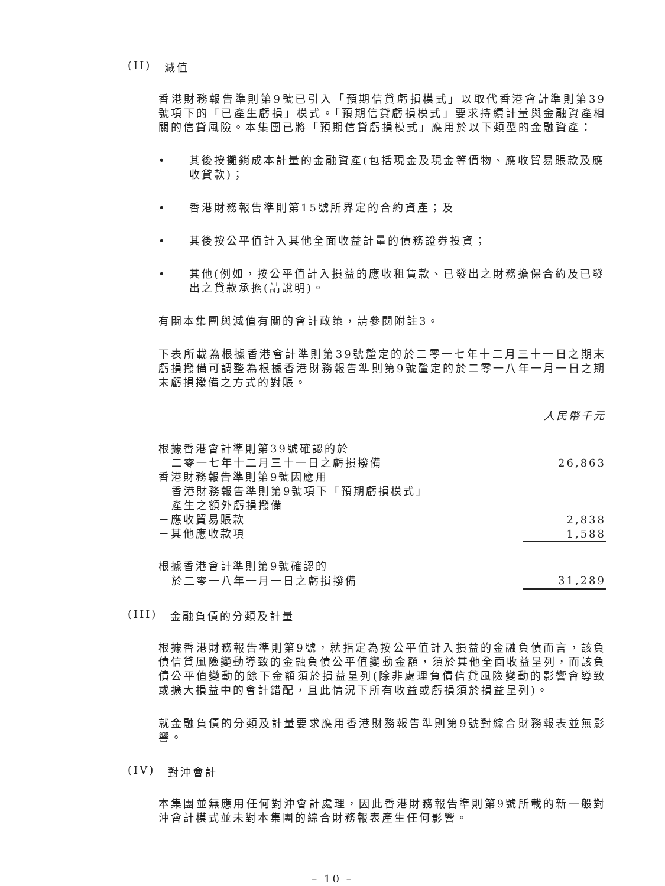(II) 減值
香港財務報告準則第9號已引入「預期信貸虧損模式」以取代香港會計準則第39號項下的「已產生虧損」模式。「預期信貸虧損模式」要求持續計量與金融資產相關的信貸風險。本集團已將「預期信貸虧損模式」應用於以下類型的金融資產：
• 其後按攤銷成本計量的金融資產(包括現金及現金等價物、應收貿易賬款及應收貸款)；
• 香港財務報告準則第15號所界定的合約資產；及
• 其後按公平值計入其他全面收益計量的債務證券投資；
• 其他(例如，按公平值計入損益的應收租賃款、已發出之財務擔保合約及已發出之貸款承擔(請說明)。
有關本集團與減值有關的會計政策，請參閱附註3。
下表所載為根據香港會計準則第39號釐定的於二零一七年十二月三十一日之期末虧損撥備可調整為根據香港財務報告準則第9號釐定的於二零一八年一月一日之期末虧損撥備之方式的對賬。
人民幣千元
| 根據香港會計準則第39號確認的於 | |
| 二零一七年十二月三十一日之虧損撥備 | 26,863 |
| 香港財務報告準則第9號因應用 | |
| 香港財務報告準則第9號項下「預期虧損模式」 | |
| 產生之額外虧損撥備 | |
| －應收貿易賬款 | 2,838 |
| －其他應收款項 | 1,588 |
| 根據香港會計準則第9號確認的 | |
| 於二零一八年一月一日之虧損撥備 | 31,289 |
(III) 金融負債的分類及計量
根據香港財務報告準則第9號，就指定為按公平值計入損益的金融負債而言，該負債信貸風險變動導致的金融負債公平值變動金額，須於其他全面收益呈列，而該負債公平值變動的餘下金額須於損益呈列(除非處理負債信貸風險變動的影響會導致或擴大損益中的會計錯配，且此情況下所有收益或虧損須於損益呈列)。
就金融負債的分類及計量要求應用香港財務報告準則第9號對綜合財務報表並無影響。
(IV) 對沖會計
本集團並無應用任何對沖會計處理，因此香港財務報告準則第9號所載的新一般對沖會計模式並未對本集團的綜合財務報表產生任何影響。
– 10 –